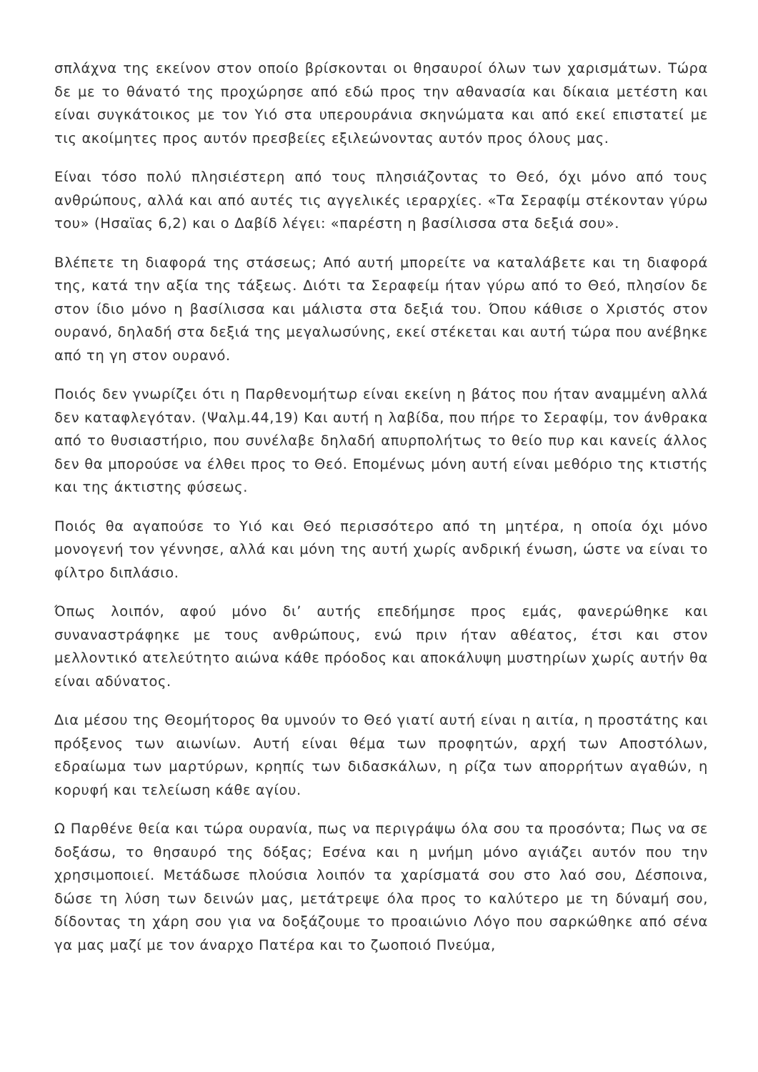σπλάχνα της εκείνον στον οποίο βρίσκονται οι θησαυροί όλων των χαρισμάτων. Τώρα δε με το θάνατό της προχώρησε από εδώ προς την αθανασία και δίκαια μετέστη και είναι συγκάτοικος με τον Υιό στα υπερουράνια σκηνώματα και από εκεί επιστατεί με τις ακοίμητες προς αυτόν πρεσβείες εξιλεώνοντας αυτόν προς όλους μας.
Είναι τόσο πολύ πλησιέστερη από τους πλησιάζοντας το Θεό, όχι μόνο από τους ανθρώπους, αλλά και από αυτές τις αγγελικές ιεραρχίες. «Τα Σεραφίμ στέκονταν γύρω του» (Ησαϊας 6,2) και ο Δαβίδ λέγει: «παρέστη η βασίλισσα στα δεξιά σου».
Βλέπετε τη διαφορά της στάσεως; Από αυτή μπορείτε να καταλάβετε και τη διαφορά της, κατά την αξία της τάξεως. Διότι τα Σεραφείμ ήταν γύρω από το Θεό, πλησίον δε στον ίδιο μόνο η βασίλισσα και μάλιστα στα δεξιά του. Όπου κάθισε ο Χριστός στον ουρανό, δηλαδή στα δεξιά της μεγαλωσύνης, εκεί στέκεται και αυτή τώρα που ανέβηκε από τη γη στον ουρανό.
Ποιός δεν γνωρίζει ότι η Παρθενομήτωρ είναι εκείνη η βάτος που ήταν αναμμένη αλλά δεν καταφλεγόταν. (Ψαλμ.44,19) Και αυτή η λαβίδα, που πήρε το Σεραφίμ, τον άνθρακα από το θυσιαστήριο, που συνέλαβε δηλαδή απυρπολήτως το θείο πυρ και κανείς άλλος δεν θα μπορούσε να έλθει προς το Θεό. Επομένως μόνη αυτή είναι μεθόριο της κτιστής και της άκτιστης φύσεως.
Ποιός θα αγαπούσε το Υιό και Θεό περισσότερο από τη μητέρα, η οποία όχι μόνο μονογενή τον γέννησε, αλλά και μόνη της αυτή χωρίς ανδρική ένωση, ώστε να είναι το φίλτρο διπλάσιο.
Όπως λοιπόν, αφού μόνο δι’ αυτής επεδήμησε προς εμάς, φανερώθηκε και συναναστράφηκε με τους ανθρώπους, ενώ πριν ήταν αθέατος, έτσι και στον μελλοντικό ατελεύτητο αιώνα κάθε πρόοδος και αποκάλυψη μυστηρίων χωρίς αυτήν θα είναι αδύνατος.
Δια μέσου της Θεομήτορος θα υμνούν το Θεό γιατί αυτή είναι η αιτία, η προστάτης και πρόξενος των αιωνίων. Αυτή είναι θέμα των προφητών, αρχή των Αποστόλων, εδραίωμα των μαρτύρων, κρηπίς των διδασκάλων, η ρίζα των απορρήτων αγαθών, η κορυφή και τελείωση κάθε αγίου.
Ω Παρθένε θεία και τώρα ουρανία, πως να περιγράψω όλα σου τα προσόντα; Πως να σε δοξάσω, το θησαυρό της δόξας; Εσένα και η μνήμη μόνο αγιάζει αυτόν που την χρησιμοποιεί. Μετάδωσε πλούσια λοιπόν τα χαρίσματά σου στο λαό σου, Δέσποινα, δώσε τη λύση των δεινών μας, μετάτρεψε όλα προς το καλύτερο με τη δύναμή σου, δίδοντας τη χάρη σου για να δοξάζουμε το προαιώνιο Λόγο που σαρκώθηκε από σένα γα μας μαζί με τον άναρχο Πατέρα και το ζωοποιό Πνεύμα,